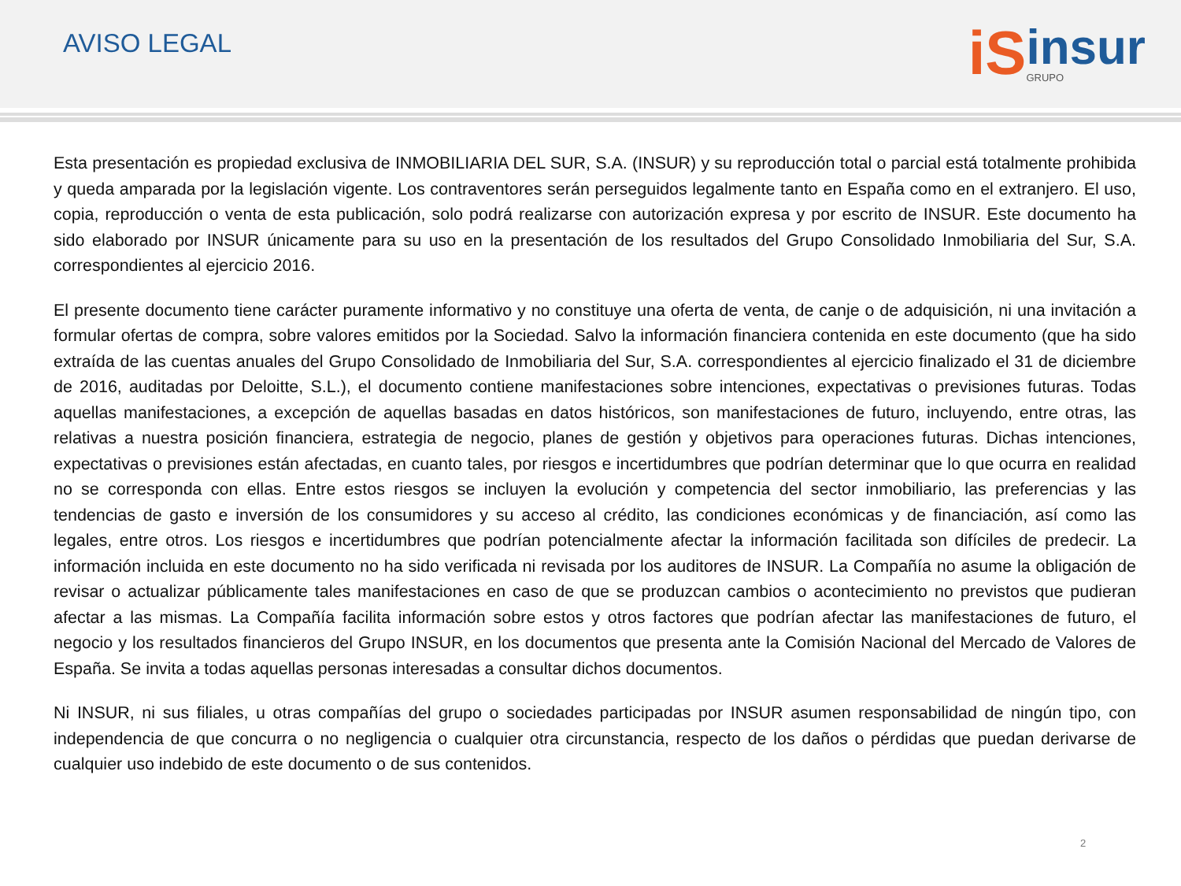AVISO LEGAL
iS insur
GRUPO
Esta presentación es propiedad exclusiva de INMOBILIARIA DEL SUR, S.A. (INSUR) y su reproducción total o parcial está totalmente prohibida y queda amparada por la legislación vigente. Los contraventores serán perseguidos legalmente tanto en España como en el extranjero. El uso, copia, reproducción o venta de esta publicación, solo podrá realizarse con autorización expresa y por escrito de INSUR. Este documento ha sido elaborado por INSUR únicamente para su uso en la presentación de los resultados del Grupo Consolidado Inmobiliaria del Sur, S.A. correspondientes al ejercicio 2016.
El presente documento tiene carácter puramente informativo y no constituye una oferta de venta, de canje o de adquisición, ni una invitación a formular ofertas de compra, sobre valores emitidos por la Sociedad. Salvo la información financiera contenida en este documento (que ha sido extraída de las cuentas anuales del Grupo Consolidado de Inmobiliaria del Sur, S.A. correspondientes al ejercicio finalizado el 31 de diciembre de 2016, auditadas por Deloitte, S.L.), el documento contiene manifestaciones sobre intenciones, expectativas o previsiones futuras. Todas aquellas manifestaciones, a excepción de aquellas basadas en datos históricos, son manifestaciones de futuro, incluyendo, entre otras, las relativas a nuestra posición financiera, estrategia de negocio, planes de gestión y objetivos para operaciones futuras. Dichas intenciones, expectativas o previsiones están afectadas, en cuanto tales, por riesgos e incertidumbres que podrían determinar que lo que ocurra en realidad no se corresponda con ellas. Entre estos riesgos se incluyen la evolución y competencia del sector inmobiliario, las preferencias y las tendencias de gasto e inversión de los consumidores y su acceso al crédito, las condiciones económicas y de financiación, así como las legales, entre otros. Los riesgos e incertidumbres que podrían potencialmente afectar la información facilitada son difíciles de predecir. La información incluida en este documento no ha sido verificada ni revisada por los auditores de INSUR. La Compañía no asume la obligación de revisar o actualizar públicamente tales manifestaciones en caso de que se produzcan cambios o acontecimiento no previstos que pudieran afectar a las mismas. La Compañía facilita información sobre estos y otros factores que podrían afectar las manifestaciones de futuro, el negocio y los resultados financieros del Grupo INSUR, en los documentos que presenta ante la Comisión Nacional del Mercado de Valores de España. Se invita a todas aquellas personas interesadas a consultar dichos documentos.
Ni INSUR, ni sus filiales, u otras compañías del grupo o sociedades participadas por INSUR asumen responsabilidad de ningún tipo, con independencia de que concurra o no negligencia o cualquier otra circunstancia, respecto de los daños o pérdidas que puedan derivarse de cualquier uso indebido de este documento o de sus contenidos.
2